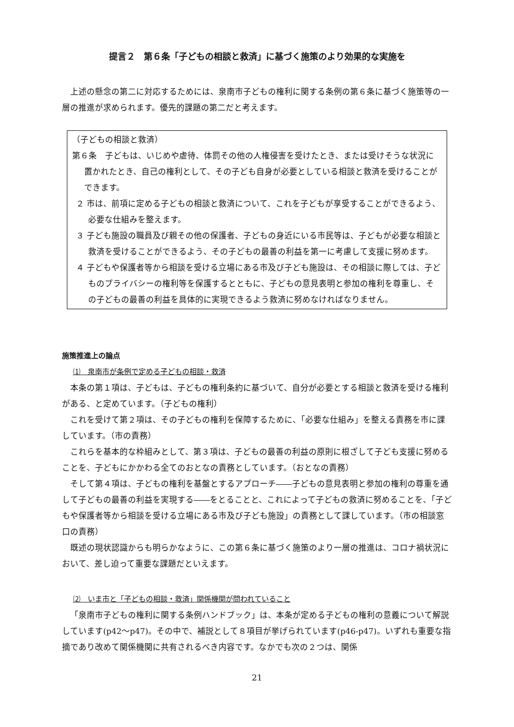提言２　第６条「子どもの相談と救済」に基づく施策のより効果的な実施を
上述の懸念の第二に対応するためには、泉南市子どもの権利に関する条例の第６条に基づく施策等の一層の推進が求められます。優先的課題の第二だと考えます。
（子どもの相談と救済）
第６条　子どもは、いじめや虐待、体罰その他の人権侵害を受けたとき、または受けそうな状況に置かれたとき、自己の権利として、その子ども自身が必要としている相談と救済を受けることができます。
２ 市は、前項に定める子どもの相談と救済について、これを子どもが享受することができるよう、必要な仕組みを整えます。
３ 子ども施設の職員及び親その他の保護者、子どもの身近にいる市民等は、子どもが必要な相談と救済を受けることができるよう、その子どもの最善の利益を第一に考慮して支援に努めます。
４ 子どもや保護者等から相談を受ける立場にある市及び子ども施設は、その相談に際しては、子どものプライバシーの権利等を保護するとともに、子どもの意見表明と参加の権利を尊重し、その子どもの最善の利益を具体的に実現できるよう救済に努めなければなりません。
施策推進上の論点
⑴　泉南市が条例で定める子どもの相談・救済
本条の第１項は、子どもは、子どもの権利条約に基づいて、自分が必要とする相談と救済を受ける権利がある、と定めています。（子どもの権利）
これを受けて第２項は、その子どもの権利を保障するために、「必要な仕組み」を整える責務を市に課しています。（市の責務）
これらを基本的な枠組みとして、第３項は、子どもの最善の利益の原則に根ざして子ども支援に努めることを、子どもにかかわる全てのおとなの責務としています。（おとなの責務）
そして第４項は、子どもの権利を基盤とするアプローチ――子どもの意見表明と参加の権利の尊重を通して子どもの最善の利益を実現する――をとることと、これによって子どもの救済に努めることを、「子どもや保護者等から相談を受ける立場にある市及び子ども施設」の責務として課しています。（市の相談窓口の責務）
既述の現状認識からも明らかなように、この第６条に基づく施策のより一層の推進は、コロナ禍状況において、差し迫って重要な課題だといえます。
⑵　いま市と「子どもの相談・救済」関係機関が問われていること
「泉南市子どもの権利に関する条例ハンドブック」は、本条が定める子どもの権利の意義について解説しています(p42～p47)。その中で、補説として８項目が挙げられています(p46-p47)。いずれも重要な指摘であり改めて関係機関に共有されるべき内容です。なかでも次の２つは、関係
21